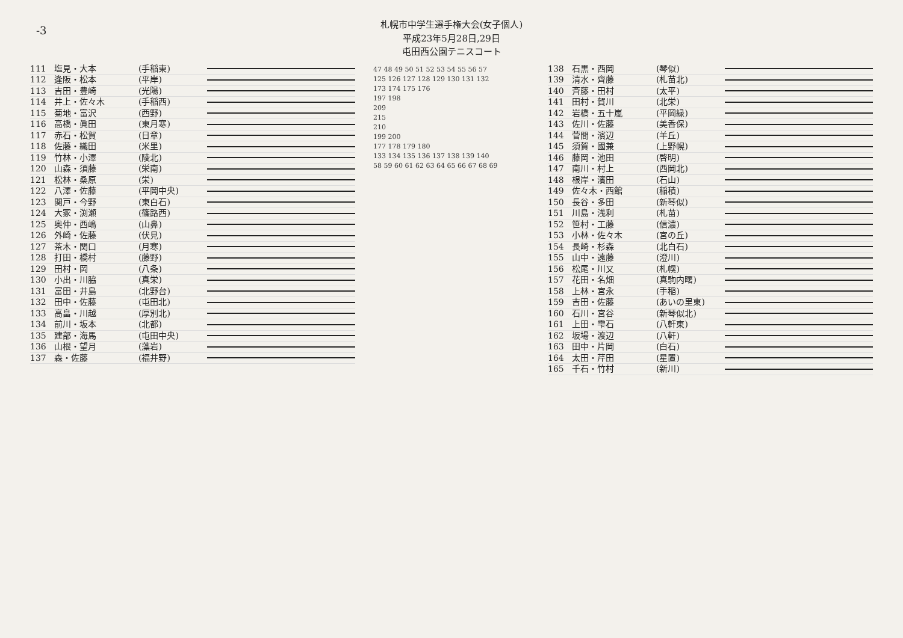-3
札幌市中学生選手権大会(女子個人)
平成23年5月28日,29日
屯田西公園テニスコート
111 塩見・大本 (手稲東)
112 逢阪・松本 (平岸)
113 吉田・豊崎 (光陽)
114 井上・佐々木 (手稲西)
115 菊地・富沢 (西野)
116 高橋・眞田 (東月寒)
117 赤石・松賀 (日章)
118 佐藤・織田 (米里)
119 竹林・小澤 (陵北)
120 山森・須藤 (栄南)
121 松林・桑原 (栄)
122 八澤・佐藤 (平岡中央)
123 関戸・今野 (東白石)
124 大冢・渕瀬 (篠路西)
125 奥仲・西嶋 (山鼻)
126 外崎・佐藤 (伏見)
127 茶木・関口 (月寒)
128 打田・橋村 (藤野)
129 田村・岡 (八条)
130 小出・川脇 (真栄)
131 富田・井島 (北野台)
132 田中・佐藤 (屯田北)
133 高畠・川越 (厚別北)
134 前川・坂本 (北都)
135 建部・海馬 (屯田中央)
136 山根・望月 (藻岩)
137 森・佐藤 (福井野)
47 48 49 50 51 52 53 54 55 56 57
125 126 127 128 129 130 131 132
173 174 175 176
197 198
209
215
210
199 200
177 178 179 180
133 134 135 136 137 138 139 140
58 59 60 61 62 63 64 65 66 67 68 69
138 石黒・西岡 (琴似)
139 清水・齊藤 (札苗北)
140 斉藤・田村 (太平)
141 田村・賀川 (北栄)
142 岩橋・五十嵐 (平岡緑)
143 佐川・佐藤 (美香保)
144 菅間・濱辺 (羊丘)
145 須賀・國兼 (上野幌)
146 藤岡・池田 (啓明)
147 南川・村上 (西岡北)
148 根岸・濱田 (石山)
149 佐々木・西館 (稲積)
150 長谷・多田 (新琴似)
151 川島・浅利 (札苗)
152 笹村・工藤 (信濃)
153 小林・佐々木 (宮の丘)
154 長崎・杉森 (北白石)
155 山中・遠藤 (澄川)
156 松尾・川又 (札幌)
157 花田・名畑 (真駒内曙)
158 上林・宮永 (手稲)
159 吉田・佐藤 (あいの里東)
160 石川・宮谷 (新琴似北)
161 上田・雫石 (八軒東)
162 坂場・渡辺 (八軒)
163 田中・片岡 (白石)
164 太田・芹田 (星置)
165 千石・竹村 (新川)